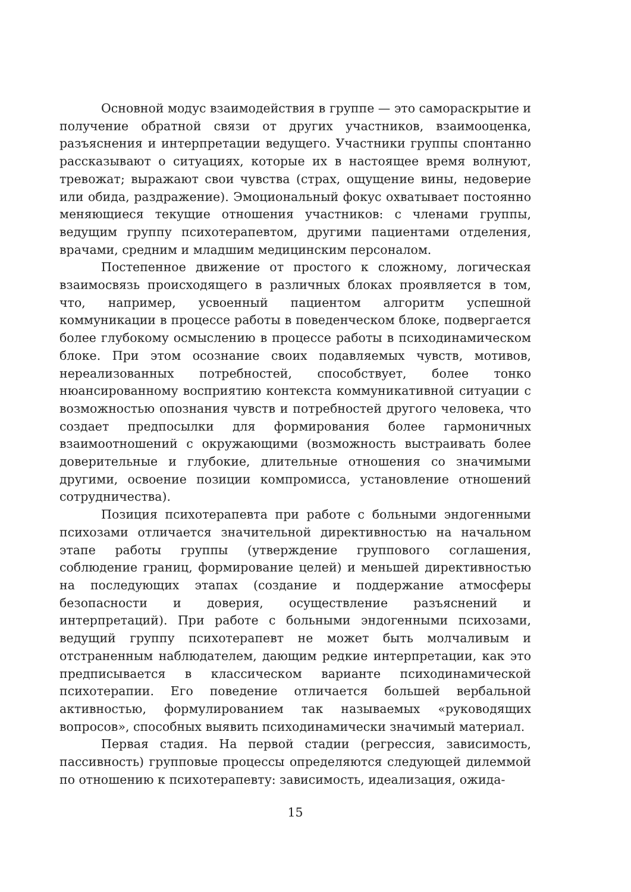Основной модус взаимодействия в группе — это самораскрытие и получение обратной связи от других участников, взаимооценка, разъяснения и интерпретации ведущего. Участники группы спонтанно рассказывают о ситуациях, которые их в настоящее время волнуют, тревожат; выражают свои чувства (страх, ощущение вины, недоверие или обида, раздражение). Эмоциональный фокус охватывает постоянно меняющиеся текущие отношения участников: с членами группы, ведущим группу психотерапевтом, другими пациентами отделения, врачами, средним и младшим медицинским персоналом.
Постепенное движение от простого к сложному, логическая взаимосвязь происходящего в различных блоках проявляется в том, что, например, усвоенный пациентом алгоритм успешной коммуникации в процессе работы в поведенческом блоке, подвергается более глубокому осмыслению в процессе работы в психодинамическом блоке. При этом осознание своих подавляемых чувств, мотивов, нереализованных потребностей, способствует, более тонко нюансированному восприятию контекста коммуникативной ситуации с возможностью опознания чувств и потребностей другого человека, что создает предпосылки для формирования более гармоничных взаимоотношений с окружающими (возможность выстраивать более доверительные и глубокие, длительные отношения со значимыми другими, освоение позиции компромисса, установление отношений сотрудничества).
Позиция психотерапевта при работе с больными эндогенными психозами отличается значительной директивностью на начальном этапе работы группы (утверждение группового соглашения, соблюдение границ, формирование целей) и меньшей директивностью на последующих этапах (создание и поддержание атмосферы безопасности и доверия, осуществление разъяснений и интерпретаций). При работе с больными эндогенными психозами, ведущий группу психотерапевт не может быть молчаливым и отстраненным наблюдателем, дающим редкие интерпретации, как это предписывается в классическом варианте психодинамической психотерапии. Его поведение отличается большей вербальной активностью, формулированием так называемых «руководящих вопросов», способных выявить психодинамически значимый материал.
Первая стадия. На первой стадии (регрессия, зависимость, пассивность) групповые процессы определяются следующей дилеммой по отношению к психотерапевту: зависимость, идеализация, ожида-
15